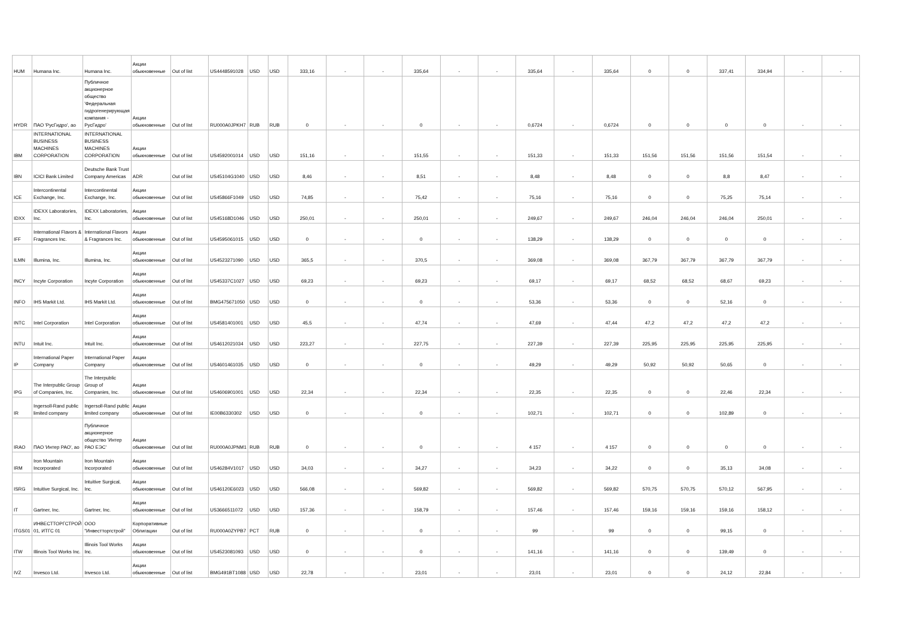| HUM | Humana Inc. | Humana Inc. | Акции обыкновенные | Out of list | US4448591028 | USD | USD | 333,16 | - | - | 335,64 | - | - | 335,64 | - | 335,64 | 0 | 0 | 337,41 | 334,94 | - | - |
| HYDR | ПАО 'РусГидро', ао | Публичное акционерное общество 'Федеральная гидрогенерирующая компания - РусГидро' | Акции обыкновенные | Out of list | RU000A0JPKH7 | RUB | RUB | 0 | - | - | 0 | - | - | 0,6724 | - | 0,6724 | 0 | 0 | 0 | 0 | - | - |
| IBM | INTERNATIONAL BUSINESS MACHINES CORPORATION | INTERNATIONAL BUSINESS MACHINES CORPORATION | Акции обыкновенные | Out of list | US4592001014 | USD | USD | 151,16 | - | - | 151,55 | - | - | 151,33 | - | 151,33 | 151,56 | 151,56 | 151,56 | 151,54 | - | - |
| IBN | ICICI Bank Limited | Deutsche Bank Trust Company Americas | ADR | Out of list | US45104G1040 | USD | USD | 8,46 | - | - | 8,51 | - | - | 8,48 | - | 8,48 | 0 | 0 | 8,8 | 8,47 | - | - |
| ICE | Intercontinental Exchange, Inc. | Intercontinental Exchange, Inc. | Акции обыкновенные | Out of list | US45866F1049 | USD | USD | 74,85 | - | - | 75,42 | - | - | 75,16 | - | 75,16 | 0 | 0 | 75,25 | 75,14 | - | - |
| IDXX | IDEXX Laboratories, Inc. | IDEXX Laboratories, Inc. | Акции обыкновенные | Out of list | US45168D1046 | USD | USD | 250,01 | - | - | 250,01 | - | - | 249,67 | - | 249,67 | 246,04 | 246,04 | 246,04 | 250,01 | - | - |
| IFF | International Flavors & Fragrances Inc. | International Flavors & Fragrances Inc. | Акции обыкновенные | Out of list | US4595061015 | USD | USD | 0 | - | - | 0 | - | - | 138,29 | - | 138,29 | 0 | 0 | 0 | 0 | - | - |
| ILMN | Illumina, Inc. | Illumina, Inc. | Акции обыкновенные | Out of list | US4523271090 | USD | USD | 365,5 | - | - | 370,5 | - | - | 369,08 | - | 369,08 | 367,79 | 367,79 | 367,79 | 367,79 | - | - |
| INCY | Incyte Corporation | Incyte Corporation | Акции обыкновенные | Out of list | US45337C1027 | USD | USD | 69,23 | - | - | 69,23 | - | - | 69,17 | - | 69,17 | 68,52 | 68,52 | 68,67 | 69,23 | - | - |
| INFO | IHS Markit Ltd. | IHS Markit Ltd. | Акции обыкновенные | Out of list | BMG475671050 | USD | USD | 0 | - | - | 0 | - | - | 53,36 | - | 53,36 | 0 | 0 | 52,16 | 0 | - | - |
| INTC | Intel Corporation | Intel Corporation | Акции обыкновенные | Out of list | US4581401001 | USD | USD | 45,5 | - | - | 47,74 | - | - | 47,69 | - | 47,44 | 47,2 | 47,2 | 47,2 | 47,2 | - | - |
| INTU | Intuit Inc. | Intuit Inc. | Акции обыкновенные | Out of list | US4612021034 | USD | USD | 223,27 | - | - | 227,75 | - | - | 227,39 | - | 227,39 | 225,95 | 225,95 | 225,95 | 225,95 | - | - |
| IP | International Paper Company | International Paper Company | Акции обыкновенные | Out of list | US4601461035 | USD | USD | 0 | - | - | 0 | - | - | 49,29 | - | 49,29 | 50,92 | 50,92 | 50,65 | 0 | - | - |
| IPG | The Interpublic Group of Companies, Inc. | The Interpublic Group of Companies, Inc. | Акции обыкновенные | Out of list | US4606901001 | USD | USD | 22,34 | - | - | 22,34 | - | - | 22,35 | - | 22,35 | 0 | 0 | 22,46 | 22,34 | - | - |
| IR | Ingersoll-Rand public limited company | Ingersoll-Rand public limited company | Акции обыкновенные | Out of list | IE00B6330302 | USD | USD | 0 | - | - | 0 | - | - | 102,71 | - | 102,71 | 0 | 0 | 102,89 | 0 | - | - |
| IRAO | ПАО 'Интер РАО', ао | Публичное акционерное общество 'Интер РАО ЕЭС' | Акции обыкновенные | Out of list | RU000A0JPNM1 | RUB | RUB | 0 | - | - | 0 | - | - | 4 157 | - | 4 157 | 0 | 0 | 0 | 0 | - | - |
| IRM | Iron Mountain Incorporated | Iron Mountain Incorporated | Акции обыкновенные | Out of list | US46284V1017 | USD | USD | 34,03 | - | - | 34,27 | - | - | 34,23 | - | 34,22 | 0 | 0 | 35,13 | 34,08 | - | - |
| ISRG | Intuitive Surgical, Inc. | Intuitive Surgical, Inc. | Акции обыкновенные | Out of list | US46120E6023 | USD | USD | 566,08 | - | - | 569,82 | - | - | 569,82 | - | 569,82 | 570,75 | 570,75 | 570,12 | 567,95 | - | - |
| IT | Gartner, Inc. | Gartner, Inc. | Акции обыкновенные | Out of list | US3666511072 | USD | USD | 157,36 | - | - | 158,79 | - | - | 157,46 | - | 157,46 | 159,16 | 159,16 | 159,16 | 158,12 | - | - |
| ITGS01 | ИНВЕСТТОРГСТРОЙ 01, ИТГС 01 | ООО "Инвестторгстрой" | Корпоративные Облигации | Out of list | RU000A0ZYPB7 | PCT | RUB | 0 | - | - | 0 | - | - | 99 | - | 99 | 0 | 0 | 99,15 | 0 | - | - |
| ITW | Illinois Tool Works Inc. | Illinois Tool Works Inc. | Акции обыкновенные | Out of list | US4523081093 | USD | USD | 0 | - | - | 0 | - | - | 141,16 | - | 141,16 | 0 | 0 | 139,49 | 0 | - | - |
| IVZ | Invesco Ltd. | Invesco Ltd. | Акции обыкновенные | Out of list | BMG491BT1088 | USD | USD | 22,78 | - | - | 23,01 | - | - | 23,01 | - | 23,01 | 0 | 0 | 24,12 | 22,84 | - | - |